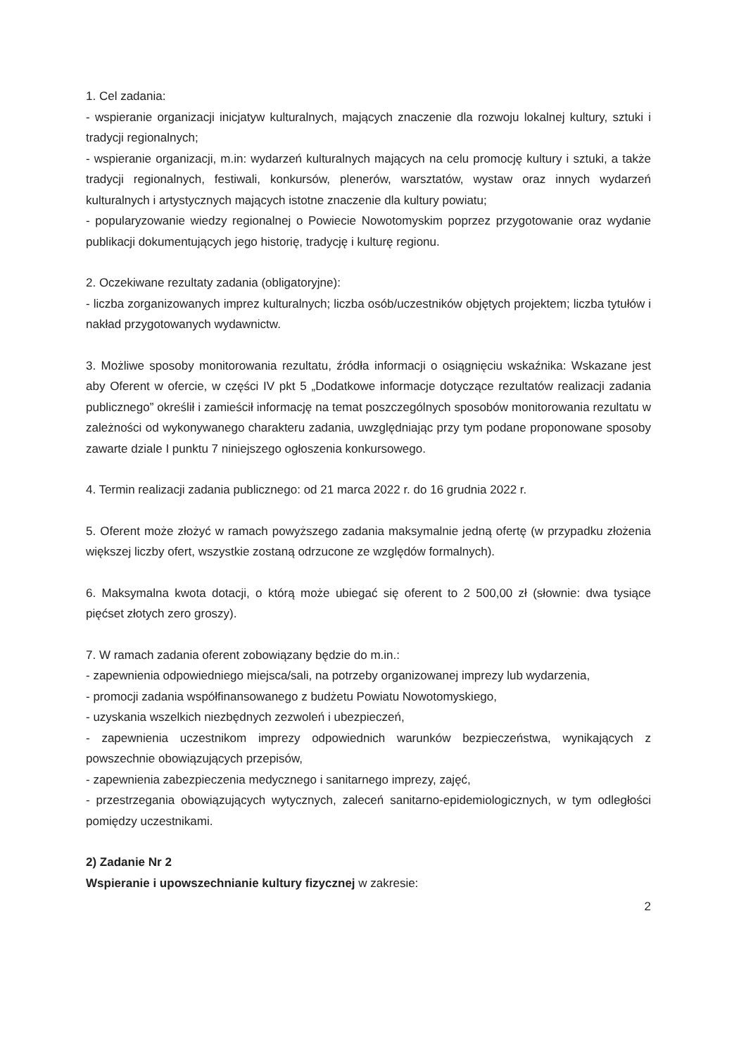1. Cel zadania:
- wspieranie organizacji inicjatyw kulturalnych, mających znaczenie dla rozwoju lokalnej kultury, sztuki i tradycji regionalnych;
- wspieranie organizacji, m.in: wydarzeń kulturalnych mających na celu promocję kultury i sztuki, a także tradycji regionalnych, festiwali, konkursów, plenerów, warsztatów, wystaw oraz innych wydarzeń kulturalnych i artystycznych mających istotne znaczenie dla kultury powiatu;
- popularyzowanie wiedzy regionalnej o Powiecie Nowotomyskim poprzez przygotowanie oraz wydanie publikacji dokumentujących jego historię, tradycję i kulturę regionu.
2. Oczekiwane rezultaty zadania (obligatoryjne):
- liczba zorganizowanych imprez kulturalnych; liczba osób/uczestników objętych projektem; liczba tytułów i nakład przygotowanych wydawnictw.
3. Możliwe sposoby monitorowania rezultatu, źródła informacji o osiągnięciu wskaźnika: Wskazane jest aby Oferent w ofercie, w części IV pkt 5 „Dodatkowe informacje dotyczące rezultatów realizacji zadania publicznego” określił i zamieścił informację na temat poszczególnych sposobów monitorowania rezultatu w zależności od wykonywanego charakteru zadania, uwzględniając przy tym podane proponowane sposoby zawarte dziale I punktu 7 niniejszego ogłoszenia konkursowego.
4. Termin realizacji zadania publicznego: od 21 marca 2022 r. do 16 grudnia 2022 r.
5. Oferent może złożyć w ramach powyższego zadania maksymalnie jedną ofertę (w przypadku złożenia większej liczby ofert, wszystkie zostaną odrzucone ze względów formalnych).
6. Maksymalna kwota dotacji, o którą może ubiegać się oferent to 2 500,00 zł (słownie: dwa tysiące pięćset złotych zero groszy).
7. W ramach zadania oferent zobowiązany będzie do m.in.:
- zapewnienia odpowiedniego miejsca/sali, na potrzeby organizowanej imprezy lub wydarzenia,
- promocji zadania współfinansowanego z budżetu Powiatu Nowotomyskiego,
- uzyskania wszelkich niezbędnych zezwoleń i ubezpieczeń,
- zapewnienia uczestnikom imprezy odpowiednich warunków bezpieczeństwa, wynikających z powszechnie obowiązujących przepisów,
- zapewnienia zabezpieczenia medycznego i sanitarnego imprezy, zajęć,
- przestrzegania obowiązujących wytycznych, zaleceń sanitarno-epidemiologicznych, w tym odległości pomiędzy uczestnikami.
2) Zadanie Nr 2
Wspieranie i upowszechnianie kultury fizycznej w zakresie:
2